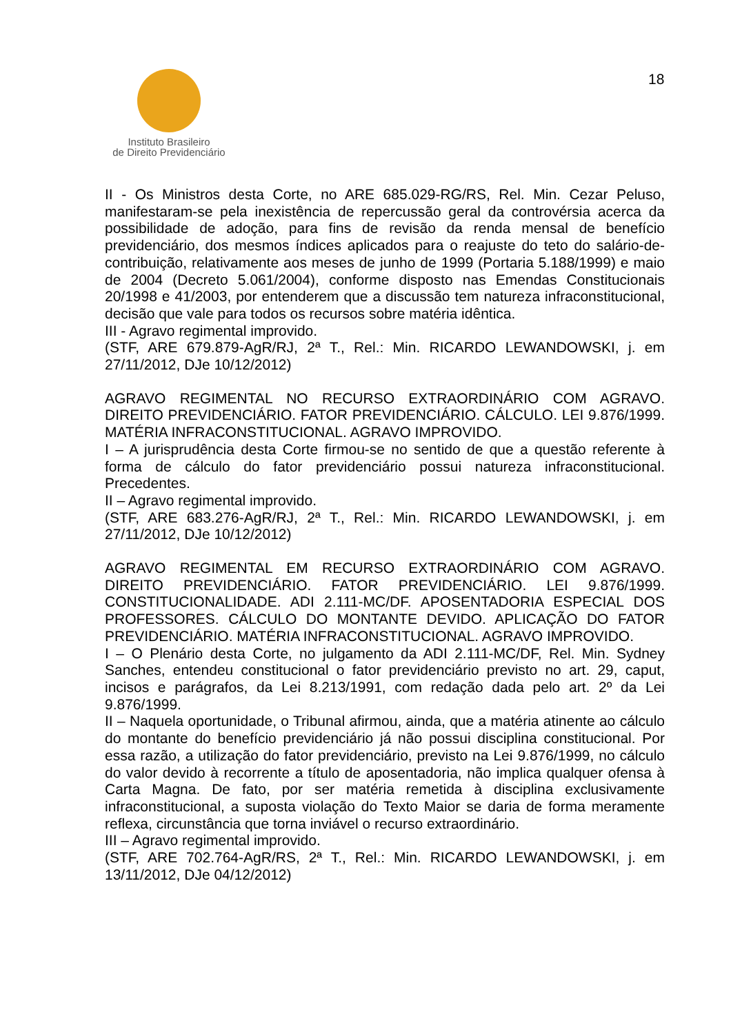Instituto Brasileiro
de Direito Previdenciário
18
II - Os Ministros desta Corte, no ARE 685.029-RG/RS, Rel. Min. Cezar Peluso, manifestaram-se pela inexistência de repercussão geral da controvérsia acerca da possibilidade de adoção, para fins de revisão da renda mensal de benefício previdenciário, dos mesmos índices aplicados para o reajuste do teto do salário-de-contribuição, relativamente aos meses de junho de 1999 (Portaria 5.188/1999) e maio de 2004 (Decreto 5.061/2004), conforme disposto nas Emendas Constitucionais 20/1998 e 41/2003, por entenderem que a discussão tem natureza infraconstitucional, decisão que vale para todos os recursos sobre matéria idêntica.
III - Agravo regimental improvido.
(STF, ARE 679.879-AgR/RJ, 2ª T., Rel.: Min. RICARDO LEWANDOWSKI, j. em 27/11/2012, DJe 10/12/2012)
AGRAVO REGIMENTAL NO RECURSO EXTRAORDINÁRIO COM AGRAVO. DIREITO PREVIDENCIÁRIO. FATOR PREVIDENCIÁRIO. CÁLCULO. LEI 9.876/1999. MATÉRIA INFRACONSTITUCIONAL. AGRAVO IMPROVIDO.
I – A jurisprudência desta Corte firmou-se no sentido de que a questão referente à forma de cálculo do fator previdenciário possui natureza infraconstitucional. Precedentes.
II – Agravo regimental improvido.
(STF, ARE 683.276-AgR/RJ, 2ª T., Rel.: Min. RICARDO LEWANDOWSKI, j. em 27/11/2012, DJe 10/12/2012)
AGRAVO REGIMENTAL EM RECURSO EXTRAORDINÁRIO COM AGRAVO. DIREITO PREVIDENCIÁRIO. FATOR PREVIDENCIÁRIO. LEI 9.876/1999. CONSTITUCIONALIDADE. ADI 2.111-MC/DF. APOSENTADORIA ESPECIAL DOS PROFESSORES. CÁLCULO DO MONTANTE DEVIDO. APLICAÇÃO DO FATOR PREVIDENCIÁRIO. MATÉRIA INFRACONSTITUCIONAL. AGRAVO IMPROVIDO.
I – O Plenário desta Corte, no julgamento da ADI 2.111-MC/DF, Rel. Min. Sydney Sanches, entendeu constitucional o fator previdenciário previsto no art. 29, caput, incisos e parágrafos, da Lei 8.213/1991, com redação dada pelo art. 2º da Lei 9.876/1999.
II – Naquela oportunidade, o Tribunal afirmou, ainda, que a matéria atinente ao cálculo do montante do benefício previdenciário já não possui disciplina constitucional. Por essa razão, a utilização do fator previdenciário, previsto na Lei 9.876/1999, no cálculo do valor devido à recorrente a título de aposentadoria, não implica qualquer ofensa à Carta Magna. De fato, por ser matéria remetida à disciplina exclusivamente infraconstitucional, a suposta violação do Texto Maior se daria de forma meramente reflexa, circunstância que torna inviável o recurso extraordinário.
III – Agravo regimental improvido.
(STF, ARE 702.764-AgR/RS, 2ª T., Rel.: Min. RICARDO LEWANDOWSKI, j. em 13/11/2012, DJe 04/12/2012)